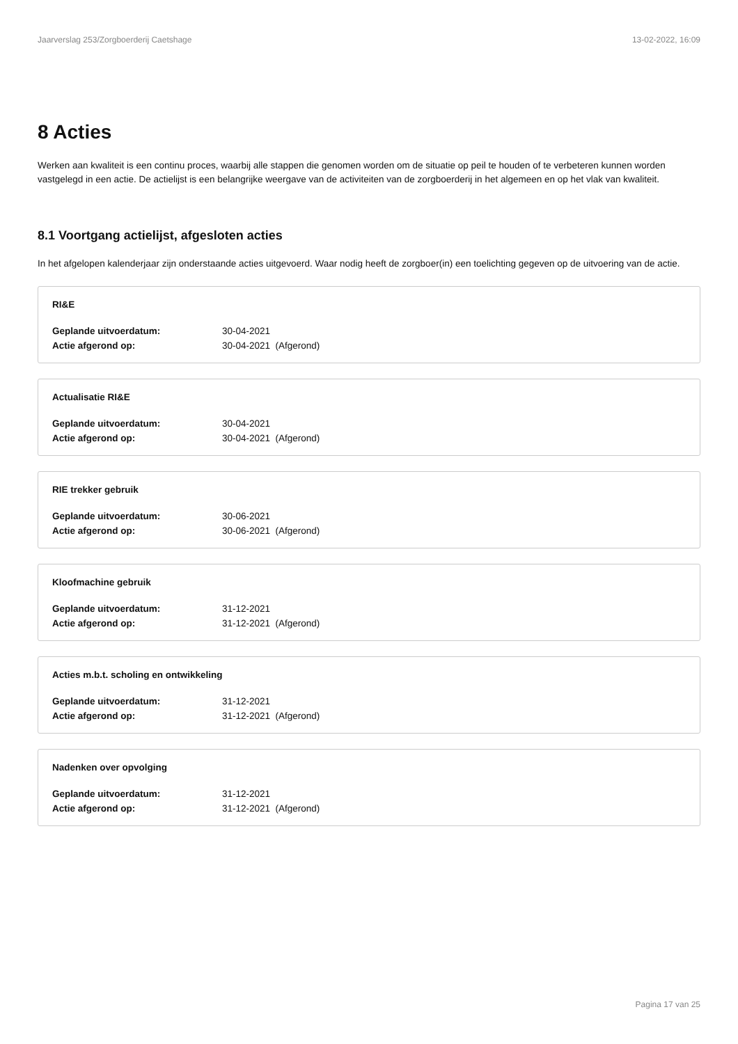Jaarverslag 253/Zorgboerderij Caetshage 13-02-2022, 16:09
8 Acties
Werken aan kwaliteit is een continu proces, waarbij alle stappen die genomen worden om de situatie op peil te houden of te verbeteren kunnen worden vastgelegd in een actie. De actielijst is een belangrijke weergave van de activiteiten van de zorgboerderij in het algemeen en op het vlak van kwaliteit.
8.1 Voortgang actielijst, afgesloten acties
In het afgelopen kalenderjaar zijn onderstaande acties uitgevoerd. Waar nodig heeft de zorgboer(in) een toelichting gegeven op de uitvoering van de actie.
RI&E
| Geplande uitvoerdatum: | 30-04-2021 |
| Actie afgerond op: | 30-04-2021 (Afgerond) |
Actualisatie RI&E
| Geplande uitvoerdatum: | 30-04-2021 |
| Actie afgerond op: | 30-04-2021 (Afgerond) |
RIE trekker gebruik
| Geplande uitvoerdatum: | 30-06-2021 |
| Actie afgerond op: | 30-06-2021 (Afgerond) |
Kloofmachine gebruik
| Geplande uitvoerdatum: | 31-12-2021 |
| Actie afgerond op: | 31-12-2021 (Afgerond) |
Acties m.b.t. scholing en ontwikkeling
| Geplande uitvoerdatum: | 31-12-2021 |
| Actie afgerond op: | 31-12-2021 (Afgerond) |
Nadenken over opvolging
| Geplande uitvoerdatum: | 31-12-2021 |
| Actie afgerond op: | 31-12-2021 (Afgerond) |
Pagina 17 van 25